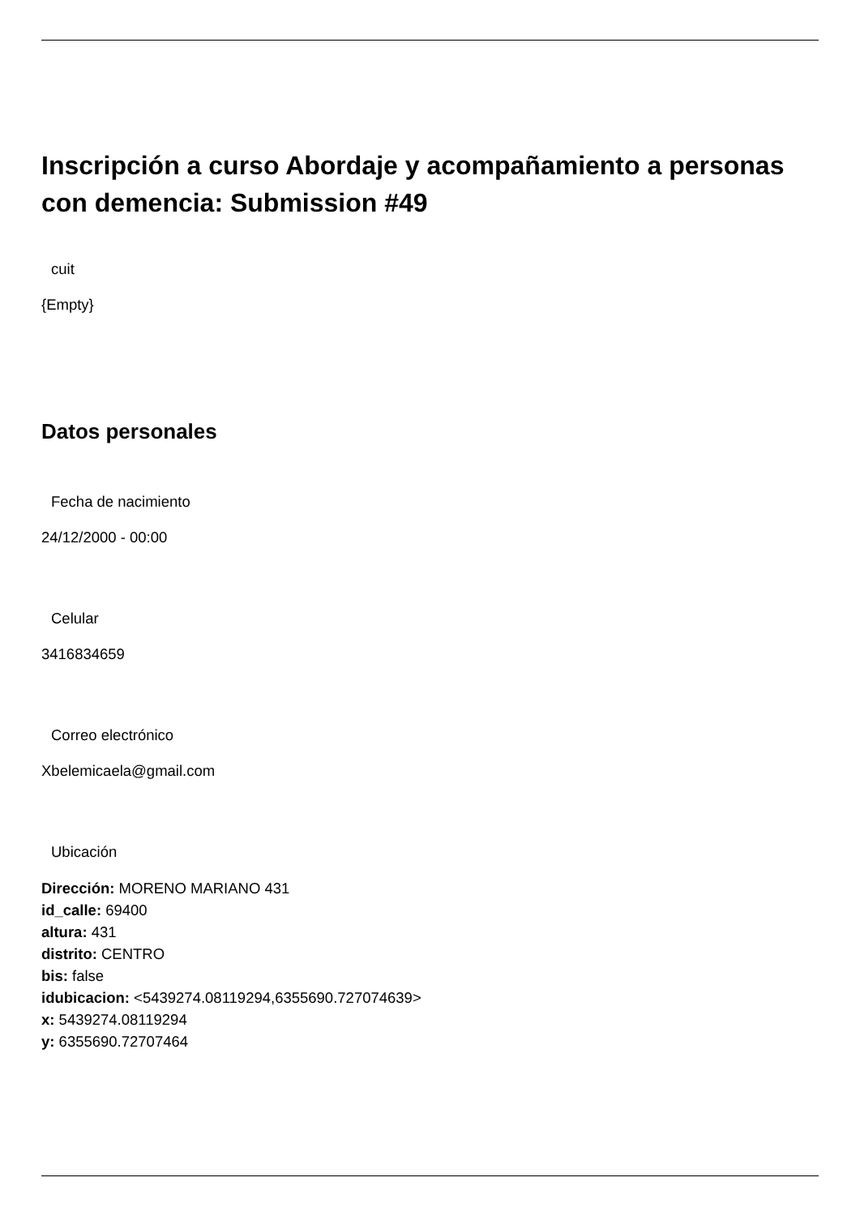Inscripción a curso Abordaje y acompañamiento a personas con demencia: Submission #49
cuit
{Empty}
Datos personales
Fecha de nacimiento
24/12/2000 - 00:00
Celular
3416834659
Correo electrónico
Xbelemicaela@gmail.com
Ubicación
Dirección: MORENO MARIANO 431
id_calle: 69400
altura: 431
distrito: CENTRO
bis: false
idubicacion: <5439274.08119294,6355690.727074639>
x: 5439274.08119294
y: 6355690.72707464